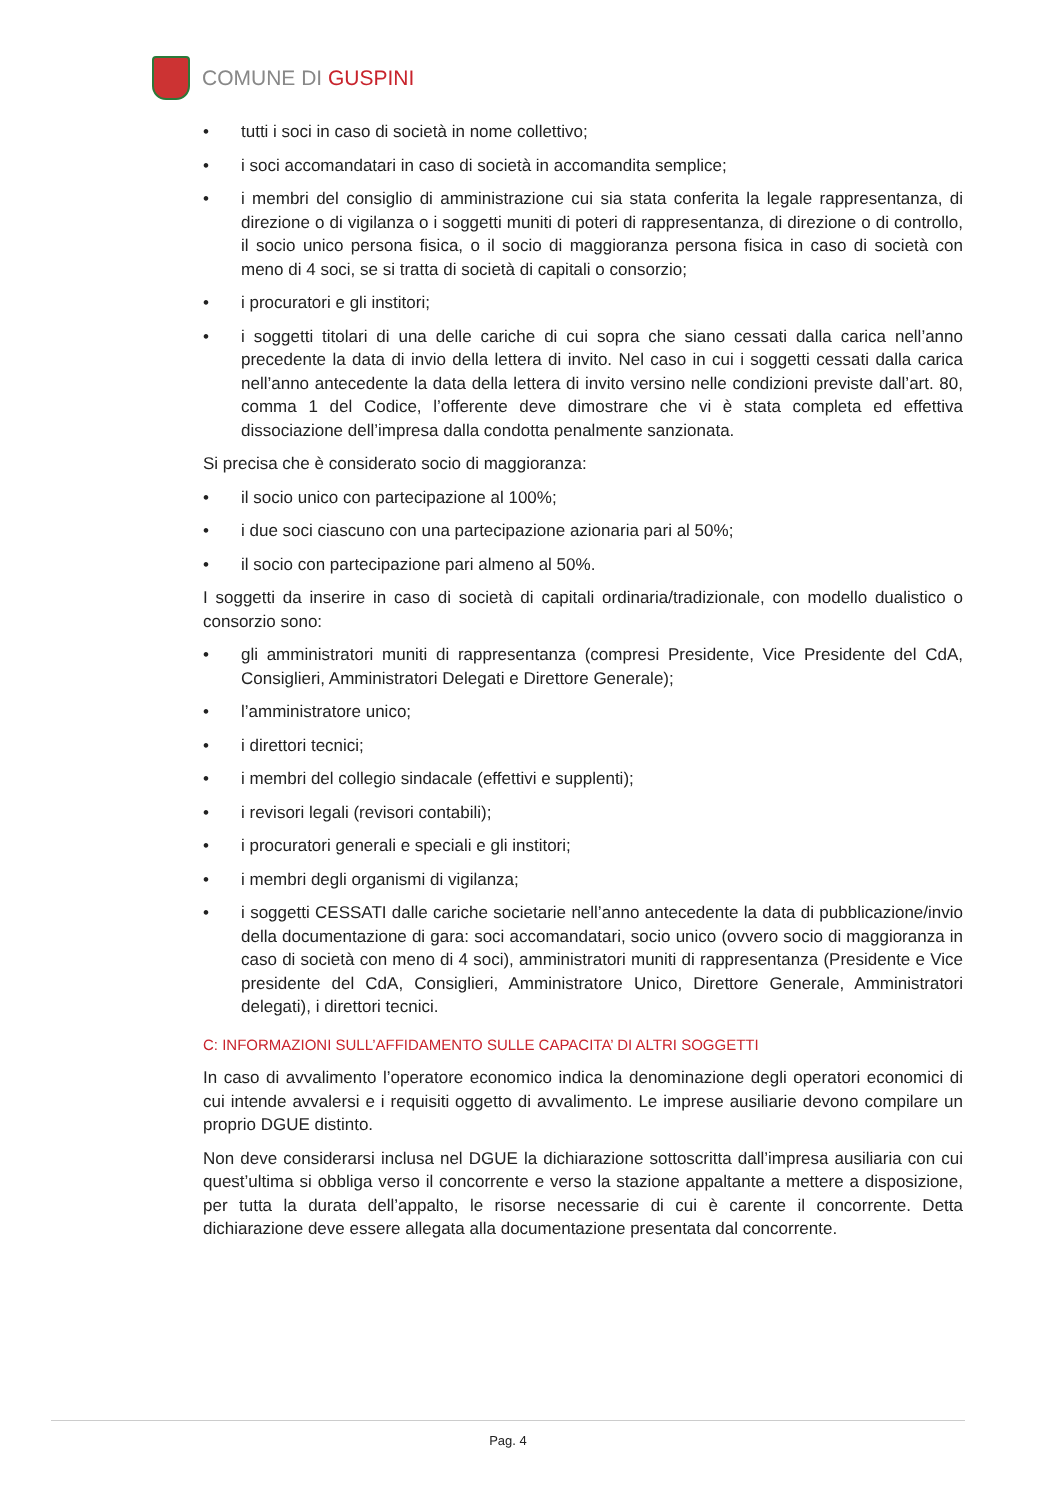COMUNE DI GUSPINI
• tutti i soci in caso di società in nome collettivo;
• i soci accomandatari in caso di società in accomandita semplice;
• i membri del consiglio di amministrazione cui sia stata conferita la legale rappresentanza, di direzione o di vigilanza o i soggetti muniti di poteri di rappresentanza, di direzione o di controllo, il socio unico persona fisica, o il socio di maggioranza persona fisica in caso di società con meno di 4 soci, se si tratta di società di capitali o consorzio;
• i procuratori e gli institori;
• i soggetti titolari di una delle cariche di cui sopra che siano cessati dalla carica nell’anno precedente la data di invio della lettera di invito. Nel caso in cui i soggetti cessati dalla carica nell’anno antecedente la data della lettera di invito versino nelle condizioni previste dall’art. 80, comma 1 del Codice, l’offerente deve dimostrare che vi è stata completa ed effettiva dissociazione dell’impresa dalla condotta penalmente sanzionata.
Si precisa che è considerato socio di maggioranza:
• il socio unico con partecipazione al 100%;
• i due soci ciascuno con una partecipazione azionaria pari al 50%;
• il socio con partecipazione pari almeno al 50%.
I soggetti da inserire in caso di società di capitali ordinaria/tradizionale, con modello dualistico o consorzio sono:
• gli amministratori muniti di rappresentanza (compresi Presidente, Vice Presidente del CdA, Consiglieri, Amministratori Delegati e Direttore Generale);
• l’amministratore unico;
• i direttori tecnici;
• i membri del collegio sindacale (effettivi e supplenti);
• i revisori legali (revisori contabili);
• i procuratori generali e speciali e gli institori;
• i membri degli organismi di vigilanza;
• i soggetti CESSATI dalle cariche societarie nell’anno antecedente la data di pubblicazione/invio della documentazione di gara: soci accomandatari, socio unico (ovvero socio di maggioranza in caso di società con meno di 4 soci), amministratori muniti di rappresentanza (Presidente e Vice presidente del CdA, Consiglieri, Amministratore Unico, Direttore Generale, Amministratori delegati), i direttori tecnici.
C: INFORMAZIONI SULL’AFFIDAMENTO SULLE CAPACITA’ DI ALTRI SOGGETTI
In caso di avvalimento l’operatore economico indica la denominazione degli operatori economici di cui intende avvalersi e i requisiti oggetto di avvalimento. Le imprese ausiliarie devono compilare un proprio DGUE distinto.
Non deve considerarsi inclusa nel DGUE la dichiarazione sottoscritta dall’impresa ausiliaria con cui quest’ultima si obbliga verso il concorrente e verso la stazione appaltante a mettere a disposizione, per tutta la durata dell’appalto, le risorse necessarie di cui è carente il concorrente. Detta dichiarazione deve essere allegata alla documentazione presentata dal concorrente.
Pag. 4